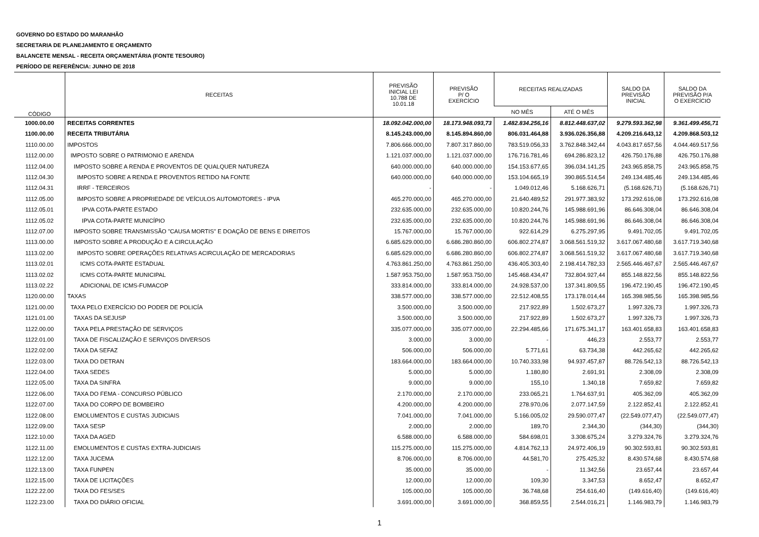GOVERNO DO ESTADO DO MARANHÃO
SECRETARIA DE PLANEJAMENTO E ORÇAMENTO
BALANCETE MENSAL - RECEITA ORÇAMENTÁRIA (FONTE TESOURO)
PERÍODO DE REFERÊNCIA: JUNHO DE 2018
| CÓDIGO | RECEITAS | PREVISÃO INICIAL LEI 10.788 DE 10.01.18 | PREVISÃO P/ O EXERCÍCIO | RECEITAS REALIZADAS | | SALDO DA PREVISÃO INICIAL | SALDO DA PREVISÃO P/A O EXERCÍCIO |
| --- | --- | --- | --- | --- | --- | --- | --- |
| | | | | NO MÊS | ATÉ O MÊS | | |
| 1000.00.00 | RECEITAS CORRENTES | 18.092.042.000,00 | 18.173.948.093,73 | 1.482.834.256,16 | 8.812.448.637,02 | 9.279.593.362,98 | 9.361.499.456,71 |
| 1100.00.00 | RECEITA TRIBUTÁRIA | 8.145.243.000,00 | 8.145.894.860,00 | 806.031.464,88 | 3.936.026.356,88 | 4.209.216.643,12 | 4.209.868.503,12 |
| 1110.00.00 | IMPOSTOS | 7.806.666.000,00 | 7.807.317.860,00 | 783.519.056,33 | 3.762.848.342,44 | 4.043.817.657,56 | 4.044.469.517,56 |
| 1112.00.00 | IMPOSTO SOBRE O PATRIMONIO E ARENDA | 1.121.037.000,00 | 1.121.037.000,00 | 176.716.781,46 | 694.286.823,12 | 426.750.176,88 | 426.750.176,88 |
| 1112.04.00 | IMPOSTO SOBRE A RENDA E PROVENTOS DE QUALQUER NATUREZA | 640.000.000,00 | 640.000.000,00 | 154.153.677,65 | 396.034.141,25 | 243.965.858,75 | 243.965.858,75 |
| 1112.04.30 | IMPOSTO SOBRE A RENDA E PROVENTOS RETIDO NA FONTE | 640.000.000,00 | 640.000.000,00 | 153.104.665,19 | 390.865.514,54 | 249.134.485,46 | 249.134.485,46 |
| 1112.04.31 | IRRF - TERCEIROS | - | - | 1.049.012,46 | 5.168.626,71 | (5.168.626,71) | (5.168.626,71) |
| 1112.05.00 | IMPOSTO SOBRE A PROPRIEDADE DE VEÍCULOS AUTOMOTORES - IPVA | 465.270.000,00 | 465.270.000,00 | 21.640.489,52 | 291.977.383,92 | 173.292.616,08 | 173.292.616,08 |
| 1112.05.01 | IPVA COTA-PARTE ESTADO | 232.635.000,00 | 232.635.000,00 | 10.820.244,76 | 145.988.691,96 | 86.646.308,04 | 86.646.308,04 |
| 1112.05.02 | IPVA COTA-PARTE MUNICÍPIO | 232.635.000,00 | 232.635.000,00 | 10.820.244,76 | 145.988.691,96 | 86.646.308,04 | 86.646.308,04 |
| 1112.07.00 | IMPOSTO SOBRE TRANSMISSÃO "CAUSA MORTIS" E DOAÇÃO DE BENS E DIREITOS | 15.767.000,00 | 15.767.000,00 | 922.614,29 | 6.275.297,95 | 9.491.702,05 | 9.491.702,05 |
| 1113.00.00 | IMPOSTO SOBRE A PRODUÇÃO E A CIRCULAÇÃO | 6.685.629.000,00 | 6.686.280.860,00 | 606.802.274,87 | 3.068.561.519,32 | 3.617.067.480,68 | 3.617.719.340,68 |
| 1113.02.00 | IMPOSTO SOBRE OPERAÇÕES RELATIVAS ACIRCULAÇÃO DE MERCADORIAS | 6.685.629.000,00 | 6.686.280.860,00 | 606.802.274,87 | 3.068.561.519,32 | 3.617.067.480,68 | 3.617.719.340,68 |
| 1113.02.01 | ICMS COTA-PARTE ESTADUAL | 4.763.861.250,00 | 4.763.861.250,00 | 436.405.303,40 | 2.198.414.782,33 | 2.565.446.467,67 | 2.565.446.467,67 |
| 1113.02.02 | ICMS COTA-PARTE MUNICIPAL | 1.587.953.750,00 | 1.587.953.750,00 | 145.468.434,47 | 732.804.927,44 | 855.148.822,56 | 855.148.822,56 |
| 1113.02.22 | ADICIONAL DE ICMS-FUMACOP | 333.814.000,00 | 333.814.000,00 | 24.928.537,00 | 137.341.809,55 | 196.472.190,45 | 196.472.190,45 |
| 1120.00.00 | TAXAS | 338.577.000,00 | 338.577.000,00 | 22.512.408,55 | 173.178.014,44 | 165.398.985,56 | 165.398.985,56 |
| 1121.00.00 | TAXA PELO EXERCÍCIO DO PODER DE POLICÍA | 3.500.000,00 | 3.500.000,00 | 217.922,89 | 1.502.673,27 | 1.997.326,73 | 1.997.326,73 |
| 1121.01.00 | TAXAS DA SEJUSP | 3.500.000,00 | 3.500.000,00 | 217.922,89 | 1.502.673,27 | 1.997.326,73 | 1.997.326,73 |
| 1122.00.00 | TAXA PELA PRESTAÇÃO DE SERVIÇOS | 335.077.000,00 | 335.077.000,00 | 22.294.485,66 | 171.675.341,17 | 163.401.658,83 | 163.401.658,83 |
| 1122.01.00 | TAXA DE FISCALIZAÇÃO E SERVIÇOS DIVERSOS | 3.000,00 | 3.000,00 | - | 446,23 | 2.553,77 | 2.553,77 |
| 1122.02.00 | TAXA DA SEFAZ | 506.000,00 | 506.000,00 | 5.771,61 | 63.734,38 | 442.265,62 | 442.265,62 |
| 1122.03.00 | TAXA DO DETRAN | 183.664.000,00 | 183.664.000,00 | 10.740.333,98 | 94.937.457,87 | 88.726.542,13 | 88.726.542,13 |
| 1122.04.00 | TAXA SEDES | 5.000,00 | 5.000,00 | 1.180,80 | 2.691,91 | 2.308,09 | 2.308,09 |
| 1122.05.00 | TAXA DA SINFRA | 9.000,00 | 9.000,00 | 155,10 | 1.340,18 | 7.659,82 | 7.659,82 |
| 1122.06.00 | TAXA DO FEMA - CONCURSO PÚBLICO | 2.170.000,00 | 2.170.000,00 | 233.065,21 | 1.764.637,91 | 405.362,09 | 405.362,09 |
| 1122.07.00 | TAXA DO CORPO DE BOMBEIRO | 4.200.000,00 | 4.200.000,00 | 278.970,06 | 2.077.147,59 | 2.122.852,41 | 2.122.852,41 |
| 1122.08.00 | EMOLUMENTOS E CUSTAS JUDICIAIS | 7.041.000,00 | 7.041.000,00 | 5.166.005,02 | 29.590.077,47 | (22.549.077,47) | (22.549.077,47) |
| 1122.09.00 | TAXA SESP | 2.000,00 | 2.000,00 | 189,70 | 2.344,30 | (344,30) | (344,30) |
| 1122.10.00 | TAXA DA AGED | 6.588.000,00 | 6.588.000,00 | 584.698,01 | 3.308.675,24 | 3.279.324,76 | 3.279.324,76 |
| 1122.11.00 | EMOLUMENTOS E CUSTAS EXTRA-JUDICIAIS | 115.275.000,00 | 115.275.000,00 | 4.814.762,13 | 24.972.406,19 | 90.302.593,81 | 90.302.593,81 |
| 1122.12.00 | TAXA JUCEMA | 8.706.000,00 | 8.706.000,00 | 44.581,70 | 275.425,32 | 8.430.574,68 | 8.430.574,68 |
| 1122.13.00 | TAXA FUNPEN | 35.000,00 | 35.000,00 | - | 11.342,56 | 23.657,44 | 23.657,44 |
| 1122.15.00 | TAXA DE LICITAÇÕES | 12.000,00 | 12.000,00 | 109,30 | 3.347,53 | 8.652,47 | 8.652,47 |
| 1122.22.00 | TAXA DO FES/SES | 105.000,00 | 105.000,00 | 36.748,68 | 254.616,40 | (149.616,40) | (149.616,40) |
| 1122.23.00 | TAXA DO DIÁRIO OFICIAL | 3.691.000,00 | 3.691.000,00 | 368.859,55 | 2.544.016,21 | 1.146.983,79 | 1.146.983,79 |
1